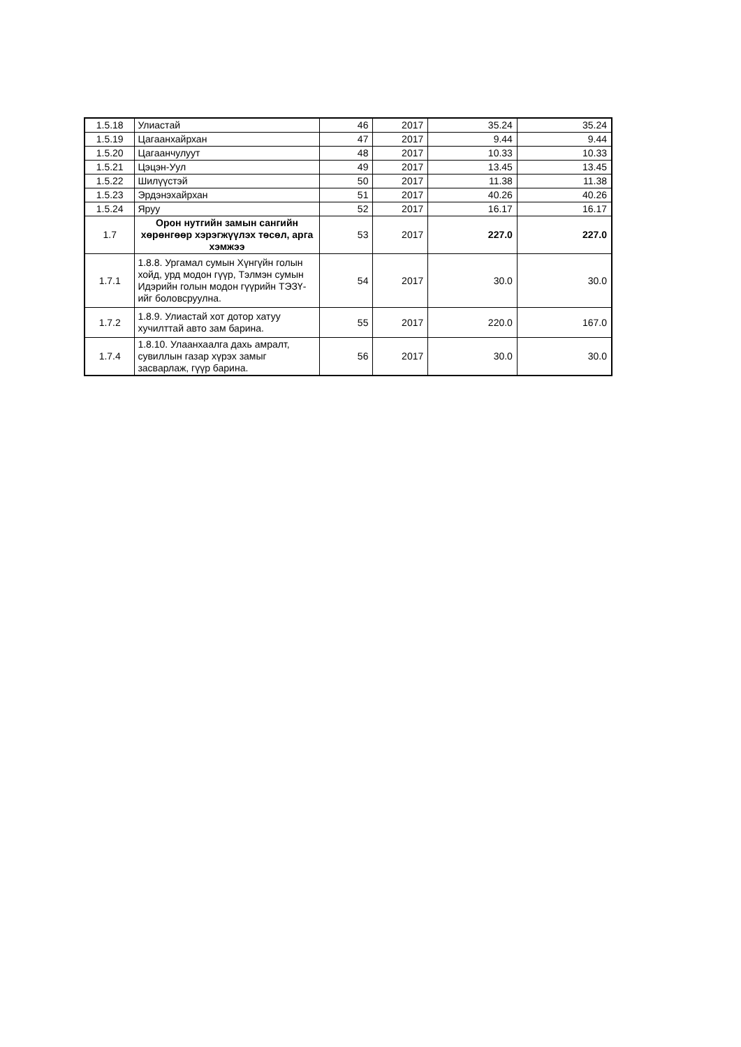| 1.5.18 | Улиастай | 46 | 2017 | 35.24 | 35.24 |
| 1.5.19 | Цагаанхайрхан | 47 | 2017 | 9.44 | 9.44 |
| 1.5.20 | Цагаанчулуут | 48 | 2017 | 10.33 | 10.33 |
| 1.5.21 | Цэцэн-Уул | 49 | 2017 | 13.45 | 13.45 |
| 1.5.22 | Шилүүстэй | 50 | 2017 | 11.38 | 11.38 |
| 1.5.23 | Эрдэнэхайрхан | 51 | 2017 | 40.26 | 40.26 |
| 1.5.24 | Яруу | 52 | 2017 | 16.17 | 16.17 |
| 1.7 | Орон нутгийн замын сангийн хөрөнгөөр хэрэгжүүлэх төсөл, арга хэмжээ | 53 | 2017 | 227.0 | 227.0 |
| 1.7.1 | 1.8.8. Ургамал сумын Хүнгүйн голын хойд, урд модон гүүр, Тэлмэн сумын Идэрийн голын модон гүүрийн ТЭЗҮ-ийг боловсруулна. | 54 | 2017 | 30.0 | 30.0 |
| 1.7.2 | 1.8.9. Улиастай хот дотор хатуу хучилттай авто зам барина. | 55 | 2017 | 220.0 | 167.0 |
| 1.7.4 | 1.8.10. Улаанхаалга дахь амралт, сувиллын газар хүрэх замыг засварлаж, гүүр барина. | 56 | 2017 | 30.0 | 30.0 |